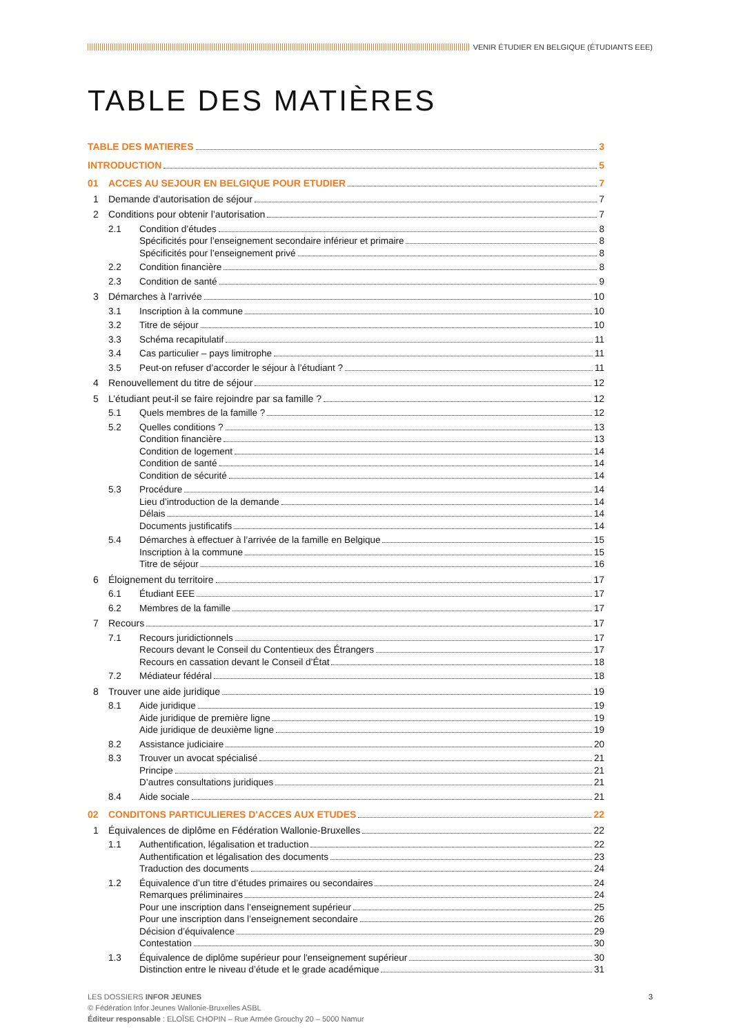VENIR ÉTUDIER EN BELGIQUE (ÉTUDIANTS EEE)
TABLE DES MATIÈRES
TABLE DES MATIERES 3
INTRODUCTION 5
01 ACCES AU SEJOUR EN BELGIQUE POUR ETUDIER 7
1 Demande d'autorisation de séjour 7
2 Conditions pour obtenir l’autorisation 7
2.1 Condition d’études 8
Spécificités pour l’enseignement secondaire inférieur et primaire 8
Spécificités pour l’enseignement privé 8
2.2 Condition financière 8
2.3 Condition de santé 9
3 Démarches à l'arrivée 10
3.1 Inscription à la commune 10
3.2 Titre de séjour 10
3.3 Schéma recapitulatif 11
3.4 Cas particulier – pays limitrophe 11
3.5 Peut-on refuser d’accorder le séjour à l’étudiant ? 11
4 Renouvellement du titre de séjour 12
5 L’étudiant peut-il se faire rejoindre par sa famille ? 12
5.1 Quels membres de la famille ? 12
5.2 Quelles conditions ? 13
Condition financière 13
Condition de logement 14
Condition de santé 14
Condition de sécurité 14
5.3 Procédure 14
Lieu d’introduction de la demande 14
Délais 14
Documents justificatifs 14
5.4 Démarches à effectuer à l’arrivée de la famille en Belgique 15
Inscription à la commune 15
Titre de séjour 16
6 Éloignement du territoire 17
6.1 Étudiant EEE 17
6.2 Membres de la famille 17
7 Recours 17
7.1 Recours juridictionnels 17
Recours devant le Conseil du Contentieux des Étrangers 17
Recours en cassation devant le Conseil d’État 18
7.2 Médiateur fédéral 18
8 Trouver une aide juridique 19
8.1 Aide juridique 19
Aide juridique de première ligne 19
Aide juridique de deuxième ligne 19
8.2 Assistance judiciaire 20
8.3 Trouver un avocat spécialisé 21
Principe 21
D’autres consultations juridiques 21
8.4 Aide sociale 21
02 CONDITONS PARTICULIERES D'ACCES AUX ETUDES 22
1 Équivalences de diplôme en Fédération Wallonie-Bruxelles 22
1.1 Authentification, légalisation et traduction 22
Authentification et légalisation des documents 23
Traduction des documents 24
1.2 Équivalence d’un titre d’études primaires ou secondaires 24
Remarques préliminaires 24
Pour une inscription dans l’enseignement supérieur 25
Pour une inscription dans l’enseignement secondaire 26
Décision d’équivalence 29
Contestation 30
1.3 Équivalence de diplôme supérieur pour l'enseignement supérieur 30
Distinction entre le niveau d’étude et le grade académique 31
3 LES DOSSIERS INFOR JEUNES
© Fédération Infor Jeunes Wallonie-Bruxelles ASBL
Éditeur responsable : ELOÏSE CHOPIN – Rue Armée Grouchy 20 – 5000 Namur